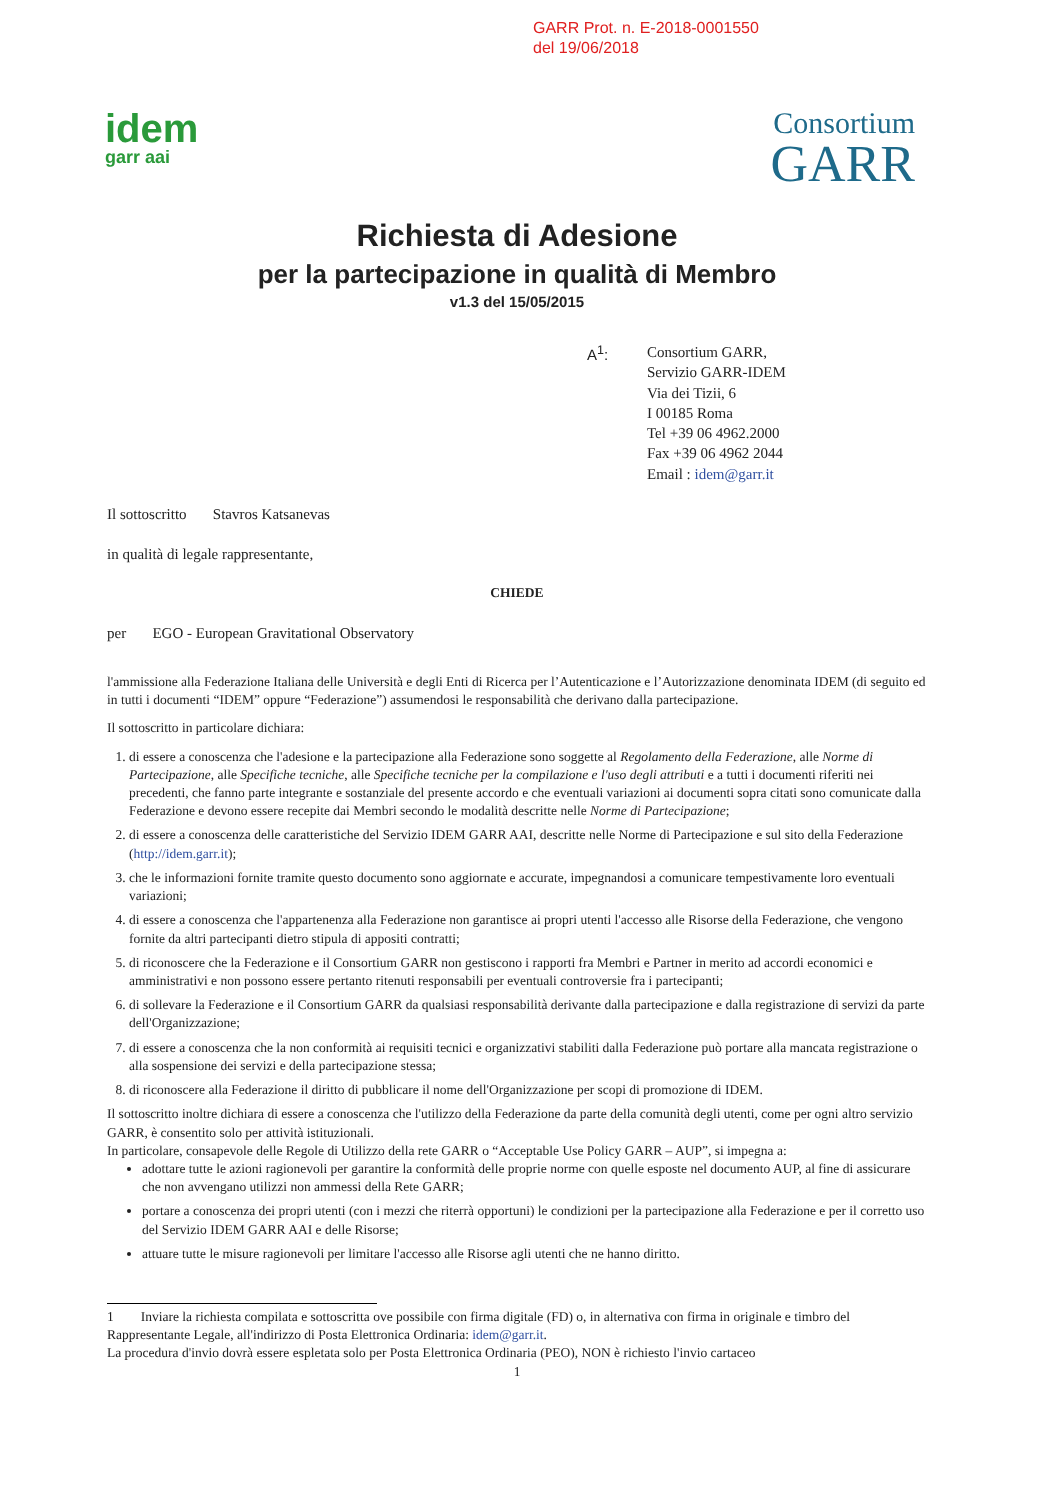GARR Prot. n. E-2018-0001550
del 19/06/2018
idem
garr aai
Consortium
GARR
Richiesta di Adesione
per la partecipazione in qualità di Membro
v1.3 del 15/05/2015
A<sup>1</sup>: Consortium GARR,
Servizio GARR-IDEM
Via dei Tizii, 6
I 00185 Roma
Tel +39 06 4962.2000
Fax +39 06 4962 2044
Email : idem@garr.it
Il sottoscritto Stavros Katsanevas
in qualità di legale rappresentante,
CHIEDE
per EGO - European Gravitational Observatory
l'ammissione alla Federazione Italiana delle Università e degli Enti di Ricerca per l’Autenticazione e l’Autorizzazione denominata IDEM (di seguito ed in tutti i documenti “IDEM” oppure “Federazione”) assumendosi le responsabilità che derivano dalla partecipazione.
Il sottoscritto in particolare dichiara:
1. di essere a conoscenza che l'adesione e la partecipazione alla Federazione sono soggette al Regolamento della Federazione, alle Norme di Partecipazione, alle Specifiche tecniche, alle Specifiche tecniche per la compilazione e l'uso degli attributi e a tutti i documenti riferiti nei precedenti, che fanno parte integrante e sostanziale del presente accordo e che eventuali variazioni ai documenti sopra citati sono comunicate dalla Federazione e devono essere recepite dai Membri secondo le modalità descritte nelle Norme di Partecipazione;
2. di essere a conoscenza delle caratteristiche del Servizio IDEM GARR AAI, descritte nelle Norme di Partecipazione e sul sito della Federazione (http://idem.garr.it);
3. che le informazioni fornite tramite questo documento sono aggiornate e accurate, impegnandosi a comunicare tempestivamente loro eventuali variazioni;
4. di essere a conoscenza che l'appartenenza alla Federazione non garantisce ai propri utenti l'accesso alle Risorse della Federazione, che vengono fornite da altri partecipanti dietro stipula di appositi contratti;
5. di riconoscere che la Federazione e il Consortium GARR non gestiscono i rapporti fra Membri e Partner in merito ad accordi economici e amministrativi e non possono essere pertanto ritenuti responsabili per eventuali controversie fra i partecipanti;
6. di sollevare la Federazione e il Consortium GARR da qualsiasi responsabilità derivante dalla partecipazione e dalla registrazione di servizi da parte dell'Organizzazione;
7. di essere a conoscenza che la non conformità ai requisiti tecnici e organizzativi stabiliti dalla Federazione può portare alla mancata registrazione o alla sospensione dei servizi e della partecipazione stessa;
8. di riconoscere alla Federazione il diritto di pubblicare il nome dell'Organizzazione per scopi di promozione di IDEM.
Il sottoscritto inoltre dichiara di essere a conoscenza che l'utilizzo della Federazione da parte della comunità degli utenti, come per ogni altro servizio GARR, è consentito solo per attività istituzionali.
In particolare, consapevole delle Regole di Utilizzo della rete GARR o “Acceptable Use Policy GARR – AUP”, si impegna a:
adottare tutte le azioni ragionevoli per garantire la conformità delle proprie norme con quelle esposte nel documento AUP, al fine di assicurare che non avvengano utilizzi non ammessi della Rete GARR;
portare a conoscenza dei propri utenti (con i mezzi che riterrà opportuni) le condizioni per la partecipazione alla Federazione e per il corretto uso del Servizio IDEM GARR AAI e delle Risorse;
attuare tutte le misure ragionevoli per limitare l'accesso alle Risorse agli utenti che ne hanno diritto.
1 Inviare la richiesta compilata e sottoscritta ove possibile con firma digitale (FD) o, in alternativa con firma in originale e timbro del Rappresentante Legale, all'indirizzo di Posta Elettronica Ordinaria: idem@garr.it.
La procedura d'invio dovrà essere espletata solo per Posta Elettronica Ordinaria (PEO), NON è richiesto l'invio cartaceo
1